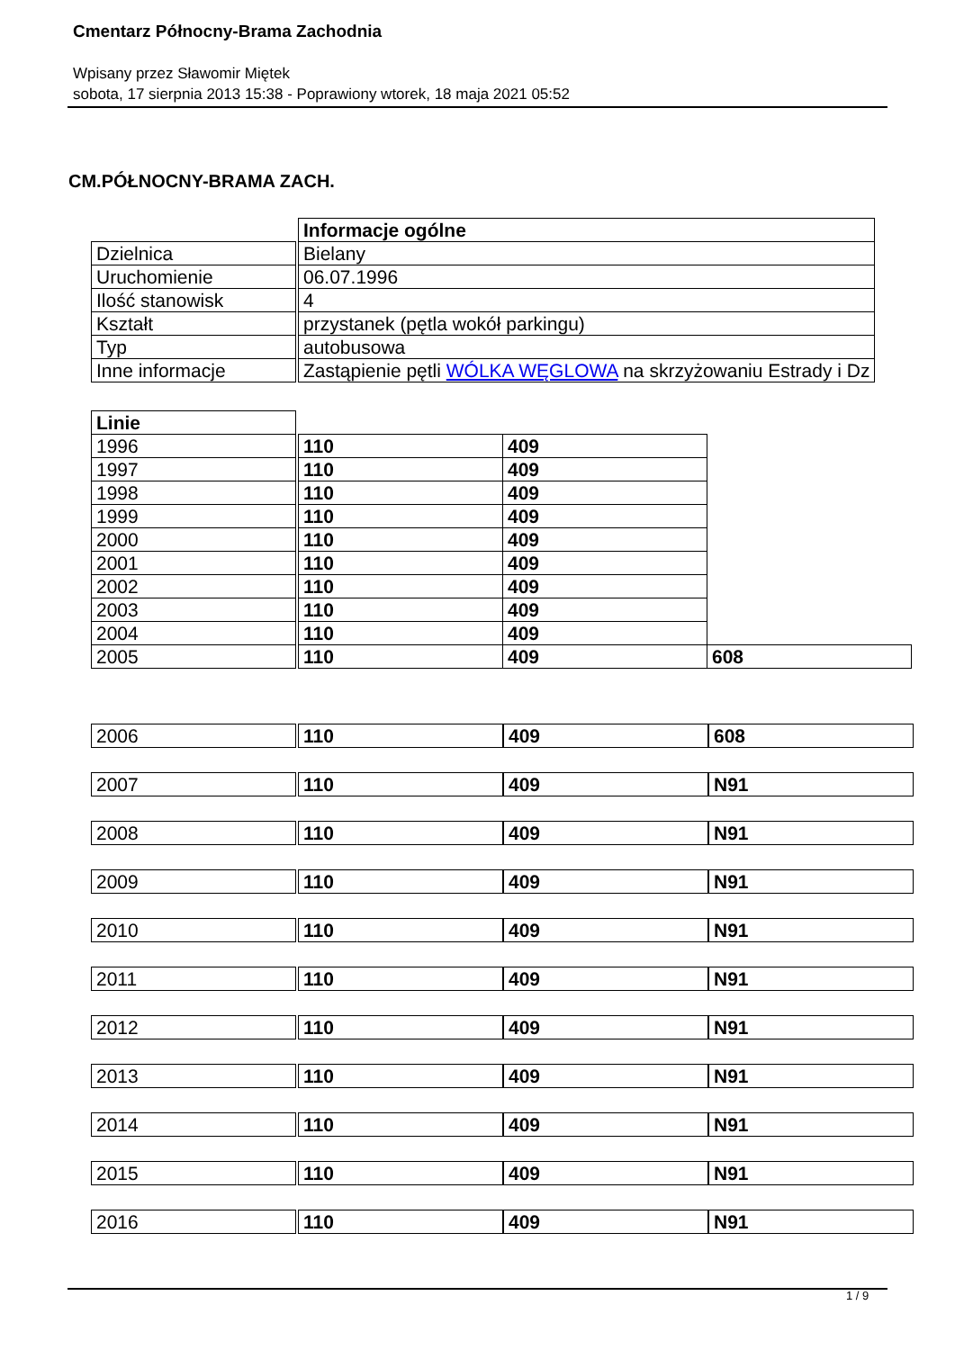Cmentarz Północny-Brama Zachodnia
Wpisany przez Sławomir Miętek
sobota, 17 sierpnia 2013 15:38 - Poprawiony wtorek, 18 maja 2021 05:52
CM.PÓŁNOCNY-BRAMA ZACH.
| | | Informacje ogólne |
| Dzielnica | | Bielany |
| Uruchomienie | | 06.07.1996 |
| Ilość stanowisk | | 4 |
| Kształt | | przystanek (pętla wokół parkingu) |
| Typ | | autobusowa |
| Inne informacje | | Zastąpienie pętli WÓLKA WĘGLOWA na skrzyżowaniu Estrady i Dz |
| Linie | | | | |
| 1996 | | 110 | 409 | |
| 1997 | | 110 | 409 | |
| 1998 | | 110 | 409 | |
| 1999 | | 110 | 409 | |
| 2000 | | 110 | 409 | |
| 2001 | | 110 | 409 | |
| 2002 | | 110 | 409 | |
| 2003 | | 110 | 409 | |
| 2004 | | 110 | 409 | |
| 2005 | | 110 | 409 | 608 |
| 2006 | | 110 | 409 | 608 |
| 2007 | | 110 | 409 | N91 |
| 2008 | | 110 | 409 | N91 |
| 2009 | | 110 | 409 | N91 |
| 2010 | | 110 | 409 | N91 |
| 2011 | | 110 | 409 | N91 |
| 2012 | | 110 | 409 | N91 |
| 2013 | | 110 | 409 | N91 |
| 2014 | | 110 | 409 | N91 |
| 2015 | | 110 | 409 | N91 |
| 2016 | | 110 | 409 | N91 |
1 / 9